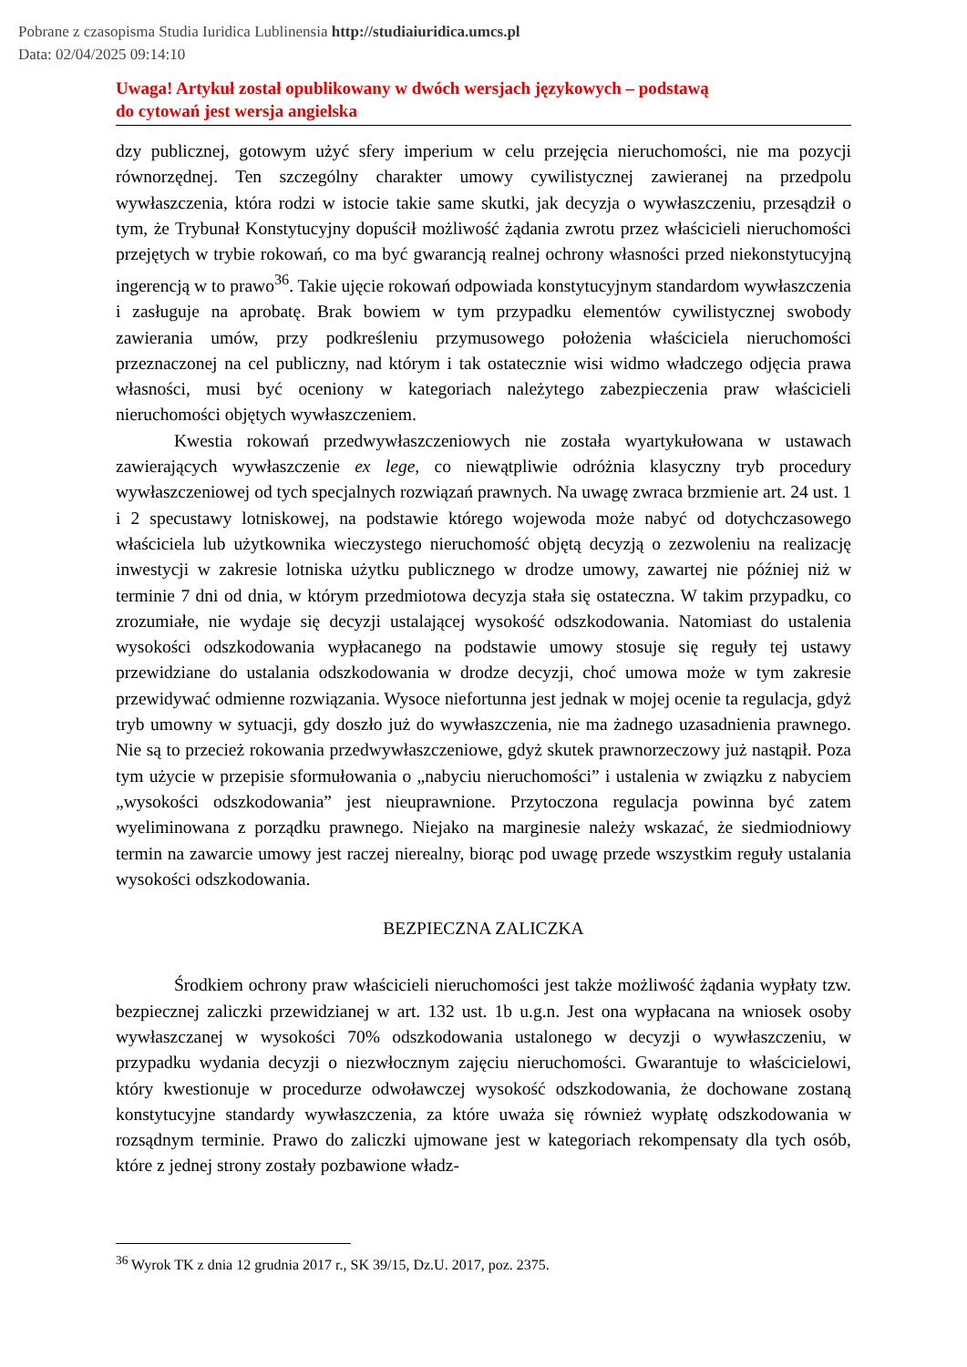Pobrane z czasopisma Studia Iuridica Lublinensia http://studiaiuridica.umcs.pl
Data: 02/04/2025 09:14:10
Uwaga! Artykuł został opublikowany w dwóch wersjach językowych – podstawą
do cytowań jest wersja angielska
dzy publicznej, gotowym użyć sfery imperium w celu przejęcia nieruchomości, nie ma pozycji równorzędnej. Ten szczególny charakter umowy cywilistycznej zawieranej na przedpolu wywłaszczenia, która rodzi w istocie takie same skutki, jak decyzja o wywłaszczeniu, przesądził o tym, że Trybunał Konstytucyjny dopuścił możliwość żądania zwrotu przez właścicieli nieruchomości przejętych w trybie rokowań, co ma być gwarancją realnej ochrony własności przed niekonstytucyjną ingerencją w to prawo<sup>36</sup>. Takie ujęcie rokowań odpowiada konstytucyjnym standardom wywłaszczenia i zasługuje na aprobatę. Brak bowiem w tym przypadku elementów cywilistycznej swobody zawierania umów, przy podkreśleniu przymusowego położenia właściciela nieruchomości przeznaczonej na cel publiczny, nad którym i tak ostatecznie wisi widmo władczego odjęcia prawa własności, musi być oceniony w kategoriach należytego zabezpieczenia praw właścicieli nieruchomości objętych wywłaszczeniem.
Kwestia rokowań przedwywłaszczeniowych nie została wyartykułowana w ustawach zawierających wywłaszczenie ex lege, co niewątpliwie odróżnia klasyczny tryb procedury wywłaszczeniowej od tych specjalnych rozwiązań prawnych. Na uwagę zwraca brzmienie art. 24 ust. 1 i 2 specustawy lotniskowej, na podstawie którego wojewoda może nabyć od dotychczasowego właściciela lub użytkownika wieczystego nieruchomość objętą decyzją o zezwoleniu na realizację inwestycji w zakresie lotniska użytku publicznego w drodze umowy, zawartej nie później niż w terminie 7 dni od dnia, w którym przedmiotowa decyzja stała się ostateczna. W takim przypadku, co zrozumiałe, nie wydaje się decyzji ustalającej wysokość odszkodowania. Natomiast do ustalenia wysokości odszkodowania wypłacanego na podstawie umowy stosuje się reguły tej ustawy przewidziane do ustalania odszkodowania w drodze decyzji, choć umowa może w tym zakresie przewidywać odmienne rozwiązania. Wysoce niefortunna jest jednak w mojej ocenie ta regulacja, gdyż tryb umowny w sytuacji, gdy doszło już do wywłaszczenia, nie ma żadnego uzasadnienia prawnego. Nie są to przecież rokowania przedwywłaszczeniowe, gdyż skutek prawnorzeczowy już nastąpił. Poza tym użycie w przepisie sformułowania o „nabyciu nieruchomości” i ustalenia w związku z nabyciem „wysokości odszkodowania” jest nieuprawnione. Przytoczona regulacja powinna być zatem wyeliminowana z porządku prawnego. Niejako na marginesie należy wskazać, że siedmiodniowy termin na zawarcie umowy jest raczej nierealny, biorąc pod uwagę przede wszystkim reguły ustalania wysokości odszkodowania.
BEZPIECZNA ZALICZKA
Środkiem ochrony praw właścicieli nieruchomości jest także możliwość żądania wypłaty tzw. bezpiecznej zaliczki przewidzianej w art. 132 ust. 1b u.g.n. Jest ona wypłacana na wniosek osoby wywłaszczanej w wysokości 70% odszkodowania ustalonego w decyzji o wywłaszczeniu, w przypadku wydania decyzji o niezwłocznym zajęciu nieruchomości. Gwarantuje to właścicielowi, który kwestionuje w procedurze odwoławczej wysokość odszkodowania, że dochowane zostaną konstytucyjne standardy wywłaszczenia, za które uważa się również wypłatę odszkodowania w rozsądnym terminie. Prawo do zaliczki ujmowane jest w kategoriach rekompensaty dla tych osób, które z jednej strony zostały pozbawione władz-
<sup>36</sup> Wyrok TK z dnia 12 grudnia 2017 r., SK 39/15, Dz.U. 2017, poz. 2375.